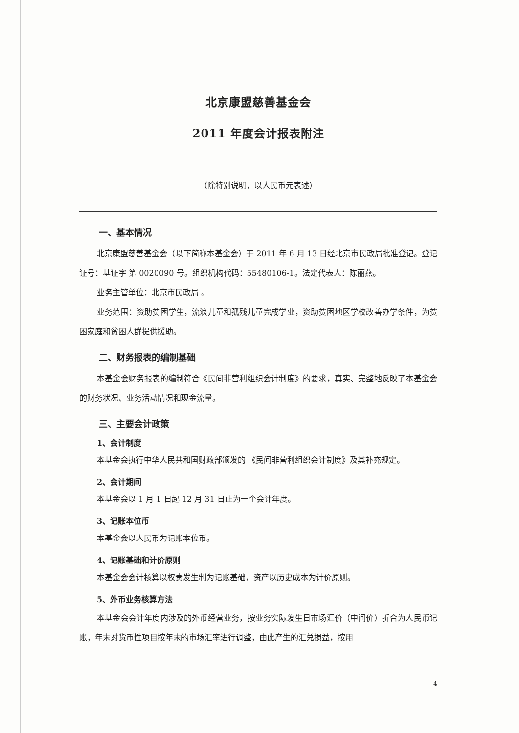北京康盟慈善基金会
2011 年度会计报表附注
（除特别说明，以人民币元表述）
一、基本情况
北京康盟慈善基金会（以下简称本基金会）于 2011 年 6 月 13 日经北京市民政局批准登记。登记证号：基证字 第 0020090 号。组织机构代码：55480106-1。法定代表人：陈丽燕。
业务主管单位：北京市民政局 。
业务范围：资助贫困学生，流浪儿童和孤残儿童完成学业，资助贫困地区学校改善办学条件，为贫困家庭和贫困人群提供援助。
二、财务报表的编制基础
本基金会财务报表的编制符合《民间非营利组织会计制度》的要求，真实、完整地反映了本基金会的财务状况、业务活动情况和现金流量。
三、主要会计政策
1、会计制度
本基金会执行中华人民共和国财政部颁发的 《民间非营利组织会计制度》及其补充规定。
2、会计期间
本基金会以 1 月 1 日起 12 月 31 日止为一个会计年度。
3、记账本位币
本基金会以人民币为记账本位币。
4、记账基础和计价原则
本基金会会计核算以权责发生制为记账基础，资产以历史成本为计价原则。
5、外币业务核算方法
本基金会会计年度内涉及的外币经营业务，按业务实际发生日市场汇价（中间价）折合为人民币记账，年末对货币性项目按年末的市场汇率进行调整，由此产生的汇兑损益，按用
4